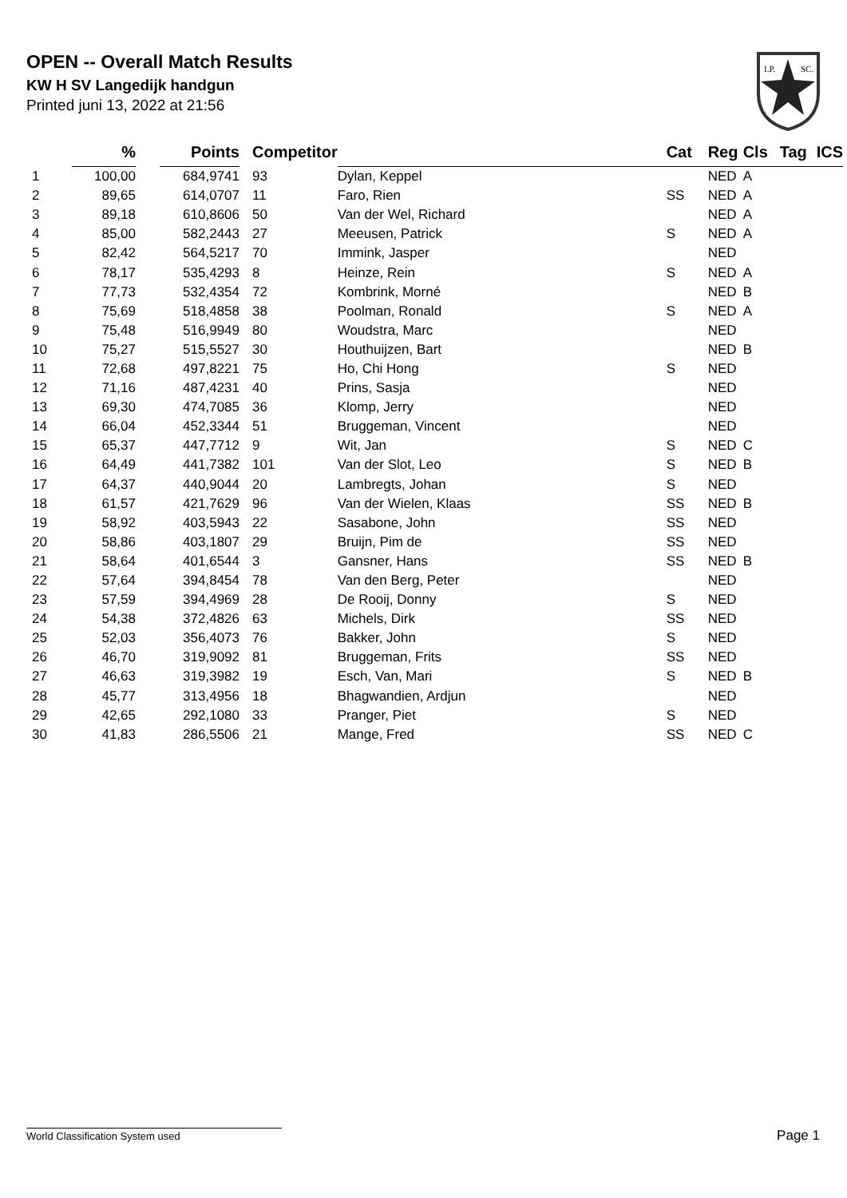OPEN -- Overall Match Results
KW H SV Langedijk handgun
Printed juni 13, 2022 at 21:56
I.P.
SC.
| | % | | Points | Competitor | | Cat | Reg | Cls | Tag | ICS |
| --- | --- | --- | --- | --- | --- | --- | --- | --- | --- | --- |
| 1 | 100,00 | | 684,9741 | 93 | Dylan, Keppel | | NED | A | | |
| 2 | 89,65 | | 614,0707 | 11 | Faro, Rien | SS | NED | A | | |
| 3 | 89,18 | | 610,8606 | 50 | Van der Wel, Richard | | NED | A | | |
| 4 | 85,00 | | 582,2443 | 27 | Meeusen, Patrick | S | NED | A | | |
| 5 | 82,42 | | 564,5217 | 70 | Immink, Jasper | | NED | | | |
| 6 | 78,17 | | 535,4293 | 8 | Heinze, Rein | S | NED | A | | |
| 7 | 77,73 | | 532,4354 | 72 | Kombrink, Morné | | NED | B | | |
| 8 | 75,69 | | 518,4858 | 38 | Poolman, Ronald | S | NED | A | | |
| 9 | 75,48 | | 516,9949 | 80 | Woudstra, Marc | | NED | | | |
| 10 | 75,27 | | 515,5527 | 30 | Houthuijzen, Bart | | NED | B | | |
| 11 | 72,68 | | 497,8221 | 75 | Ho, Chi Hong | S | NED | | | |
| 12 | 71,16 | | 487,4231 | 40 | Prins, Sasja | | NED | | | |
| 13 | 69,30 | | 474,7085 | 36 | Klomp, Jerry | | NED | | | |
| 14 | 66,04 | | 452,3344 | 51 | Bruggeman, Vincent | | NED | | | |
| 15 | 65,37 | | 447,7712 | 9 | Wit, Jan | S | NED | C | | |
| 16 | 64,49 | | 441,7382 | 101 | Van der Slot, Leo | S | NED | B | | |
| 17 | 64,37 | | 440,9044 | 20 | Lambregts, Johan | S | NED | | | |
| 18 | 61,57 | | 421,7629 | 96 | Van der Wielen, Klaas | SS | NED | B | | |
| 19 | 58,92 | | 403,5943 | 22 | Sasabone, John | SS | NED | | | |
| 20 | 58,86 | | 403,1807 | 29 | Bruijn, Pim de | SS | NED | | | |
| 21 | 58,64 | | 401,6544 | 3 | Gansner, Hans | SS | NED | B | | |
| 22 | 57,64 | | 394,8454 | 78 | Van den Berg, Peter | | NED | | | |
| 23 | 57,59 | | 394,4969 | 28 | De Rooij, Donny | S | NED | | | |
| 24 | 54,38 | | 372,4826 | 63 | Michels, Dirk | SS | NED | | | |
| 25 | 52,03 | | 356,4073 | 76 | Bakker, John | S | NED | | | |
| 26 | 46,70 | | 319,9092 | 81 | Bruggeman, Frits | SS | NED | | | |
| 27 | 46,63 | | 319,3982 | 19 | Esch, Van, Mari | S | NED | B | | |
| 28 | 45,77 | | 313,4956 | 18 | Bhagwandien, Ardjun | | NED | | | |
| 29 | 42,65 | | 292,1080 | 33 | Pranger, Piet | S | NED | | | |
| 30 | 41,83 | | 286,5506 | 21 | Mange, Fred | SS | NED | C | | |
World Classification System used Page 1